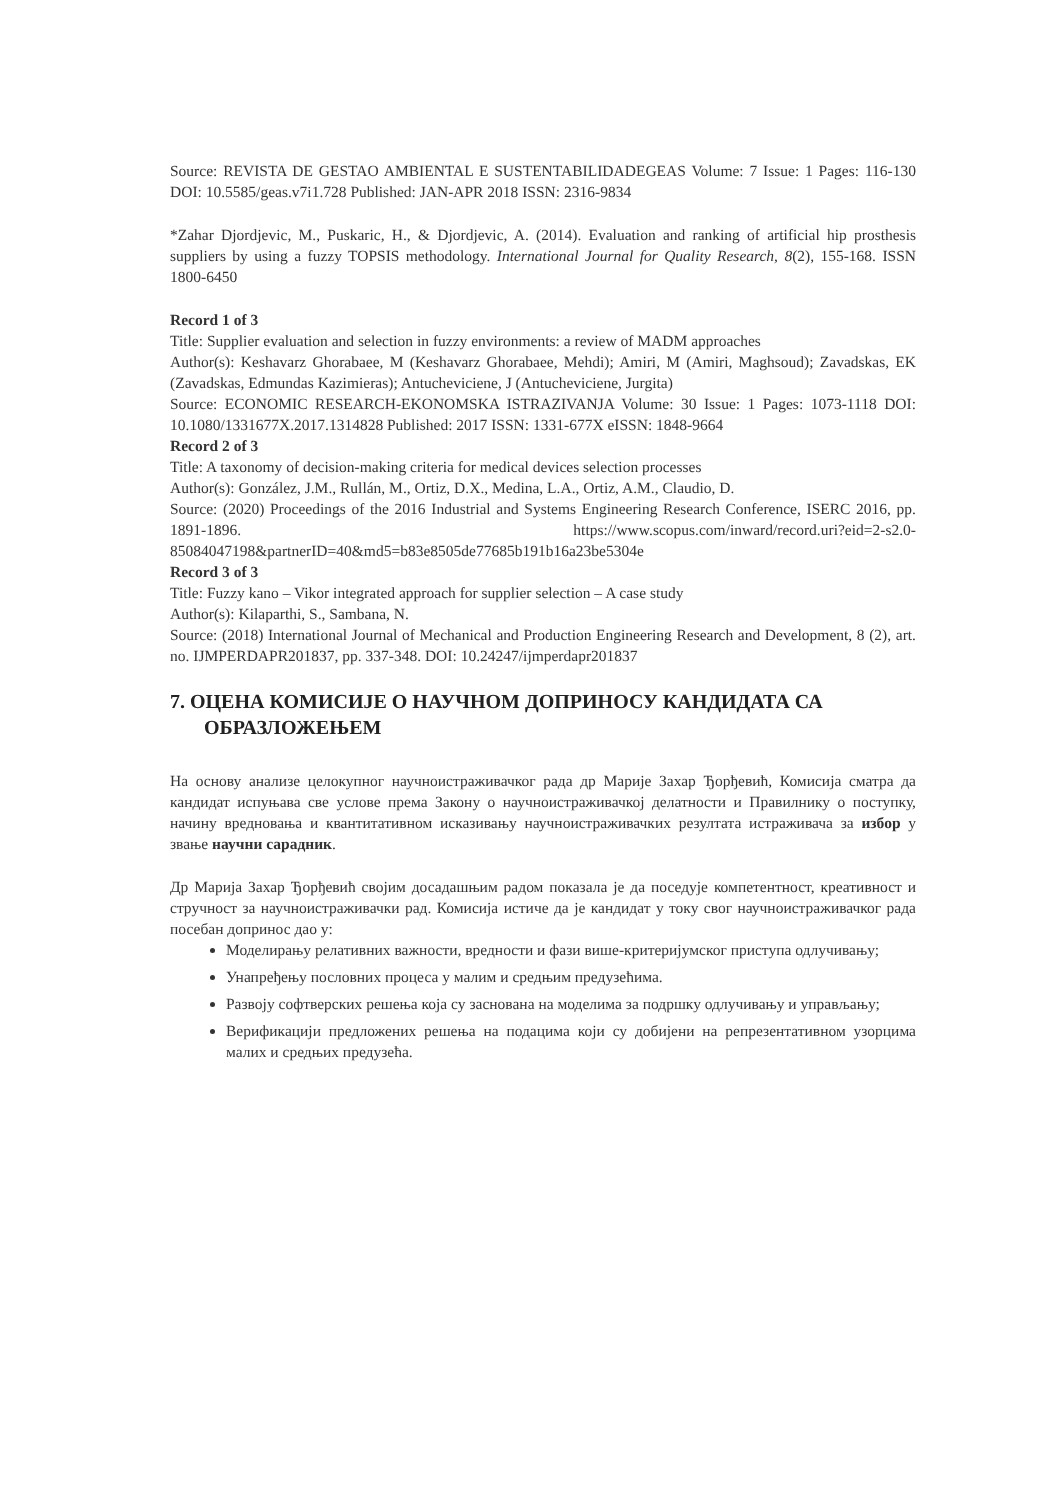Source: REVISTA DE GESTAO AMBIENTAL E SUSTENTABILIDADEGEAS Volume: 7 Issue: 1 Pages: 116-130 DOI: 10.5585/geas.v7i1.728 Published: JAN-APR 2018 ISSN: 2316-9834
*Zahar Djordjevic, M., Puskaric, H., & Djordjevic, A. (2014). Evaluation and ranking of artificial hip prosthesis suppliers by using a fuzzy TOPSIS methodology. International Journal for Quality Research, 8(2), 155-168. ISSN 1800-6450
Record 1 of 3
Title: Supplier evaluation and selection in fuzzy environments: a review of MADM approaches
Author(s): Keshavarz Ghorabaee, M (Keshavarz Ghorabaee, Mehdi); Amiri, M (Amiri, Maghsoud); Zavadskas, EK (Zavadskas, Edmundas Kazimieras); Antucheviciene, J (Antucheviciene, Jurgita)
Source: ECONOMIC RESEARCH-EKONOMSKA ISTRAZIVANJA Volume: 30 Issue: 1 Pages: 1073-1118 DOI: 10.1080/1331677X.2017.1314828 Published: 2017 ISSN: 1331-677X eISSN: 1848-9664
Record 2 of 3
Title: A taxonomy of decision-making criteria for medical devices selection processes
Author(s): González, J.M., Rullán, M., Ortiz, D.X., Medina, L.A., Ortiz, A.M., Claudio, D.
Source: (2020) Proceedings of the 2016 Industrial and Systems Engineering Research Conference, ISERC 2016, pp. 1891-1896. https://www.scopus.com/inward/record.uri?eid=2-s2.0-85084047198&partnerID=40&md5=b83e8505de77685b191b16a23be5304e
Record 3 of 3
Title: Fuzzy kano – Vikor integrated approach for supplier selection – A case study
Author(s): Kilaparthi, S., Sambana, N.
Source: (2018) International Journal of Mechanical and Production Engineering Research and Development, 8 (2), art. no. IJMPERDAPR201837, pp. 337-348. DOI: 10.24247/ijmperdapr201837
7. ОЦЕНА КОМИСИЈЕ О НАУЧНОМ ДОПРИНОСУ КАНДИДАТА СА ОБРАЗЛОЖЕЊЕМ
На основу анализе целокупног научноистраживачког рада др Марије Захар Ђорђевић, Комисија сматра да кандидат испуњава све услове према Закону о научноистраживачкој делатности и Правилнику о поступку, начину вредновања и квантитативном исказивању научноистраживачких резултата истраживача за избор у звање научни сарадник.
Др Марија Захар Ђорђевић својим досадашњим радом показала је да поседује компетентност, креативност и стручност за научноистраживачки рад. Комисија истиче да је кандидат у току свог научноистраживачког рада посебан допринос дао у:
Моделирању релативних важности, вредности и фази више-критеријумског приступа одлучивању;
Унапређењу пословних процеса у малим и средњим предузећима.
Развоју софтверских решења која су заснована на моделима за подршку одлучивању и управљању;
Верификацији предложених решења на подацима који су добијени на репрезентативном узорцима малих и средњих предузећа.